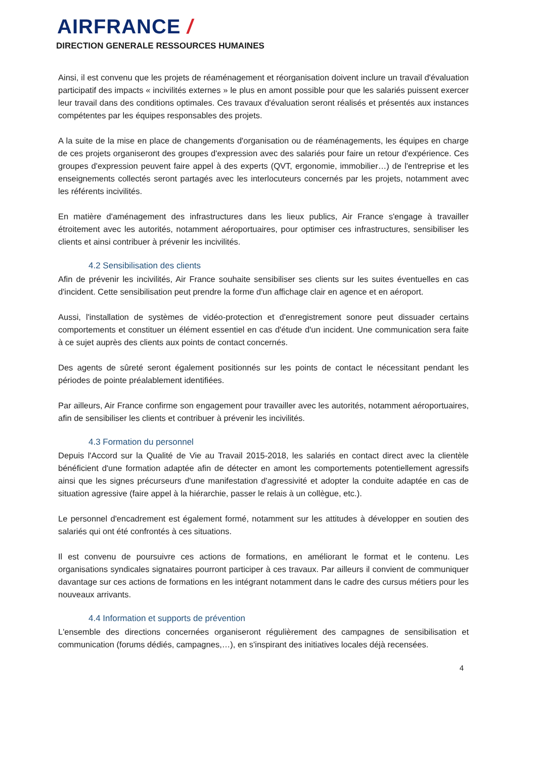AIRFRANCE /
DIRECTION GENERALE RESSOURCES HUMAINES
Ainsi, il est convenu que les projets de réaménagement et réorganisation doivent inclure un travail d'évaluation participatif des impacts « incivilités externes » le plus en amont possible pour que les salariés puissent exercer leur travail dans des conditions optimales. Ces travaux d'évaluation seront réalisés et présentés aux instances compétentes par les équipes responsables des projets.
A la suite de la mise en place de changements d'organisation ou de réaménagements, les équipes en charge de ces projets organiseront des groupes d'expression avec des salariés pour faire un retour d'expérience. Ces groupes d'expression peuvent faire appel à des experts (QVT, ergonomie, immobilier…) de l'entreprise et les enseignements collectés seront partagés avec les interlocuteurs concernés par les projets, notamment avec les référents incivilités.
En matière d'aménagement des infrastructures dans les lieux publics, Air France s'engage à travailler étroitement avec les autorités, notamment aéroportuaires, pour optimiser ces infrastructures, sensibiliser les clients et ainsi contribuer à prévenir les incivilités.
4.2 Sensibilisation des clients
Afin de prévenir les incivilités, Air France souhaite sensibiliser ses clients sur les suites éventuelles en cas d'incident. Cette sensibilisation peut prendre la forme d'un affichage clair en agence et en aéroport.
Aussi, l'installation de systèmes de vidéo-protection et d'enregistrement sonore peut dissuader certains comportements et constituer un élément essentiel en cas d'étude d'un incident. Une communication sera faite à ce sujet auprès des clients aux points de contact concernés.
Des agents de sûreté seront également positionnés sur les points de contact le nécessitant pendant les périodes de pointe préalablement identifiées.
Par ailleurs, Air France confirme son engagement pour travailler avec les autorités, notamment aéroportuaires, afin de sensibiliser les clients et contribuer à prévenir les incivilités.
4.3 Formation du personnel
Depuis l'Accord sur la Qualité de Vie au Travail 2015-2018, les salariés en contact direct avec la clientèle bénéficient d'une formation adaptée afin de détecter en amont les comportements potentiellement agressifs ainsi que les signes précurseurs d'une manifestation d'agressivité et adopter la conduite adaptée en cas de situation agressive (faire appel à la hiérarchie, passer le relais à un collègue, etc.).
Le personnel d'encadrement est également formé, notamment sur les attitudes à développer en soutien des salariés qui ont été confrontés à ces situations.
Il est convenu de poursuivre ces actions de formations, en améliorant le format et le contenu. Les organisations syndicales signataires pourront participer à ces travaux. Par ailleurs il convient de communiquer davantage sur ces actions de formations en les intégrant notamment dans le cadre des cursus métiers pour les nouveaux arrivants.
4.4 Information et supports de prévention
L'ensemble des directions concernées organiseront régulièrement des campagnes de sensibilisation et communication (forums dédiés, campagnes,…), en s'inspirant des initiatives locales déjà recensées.
4